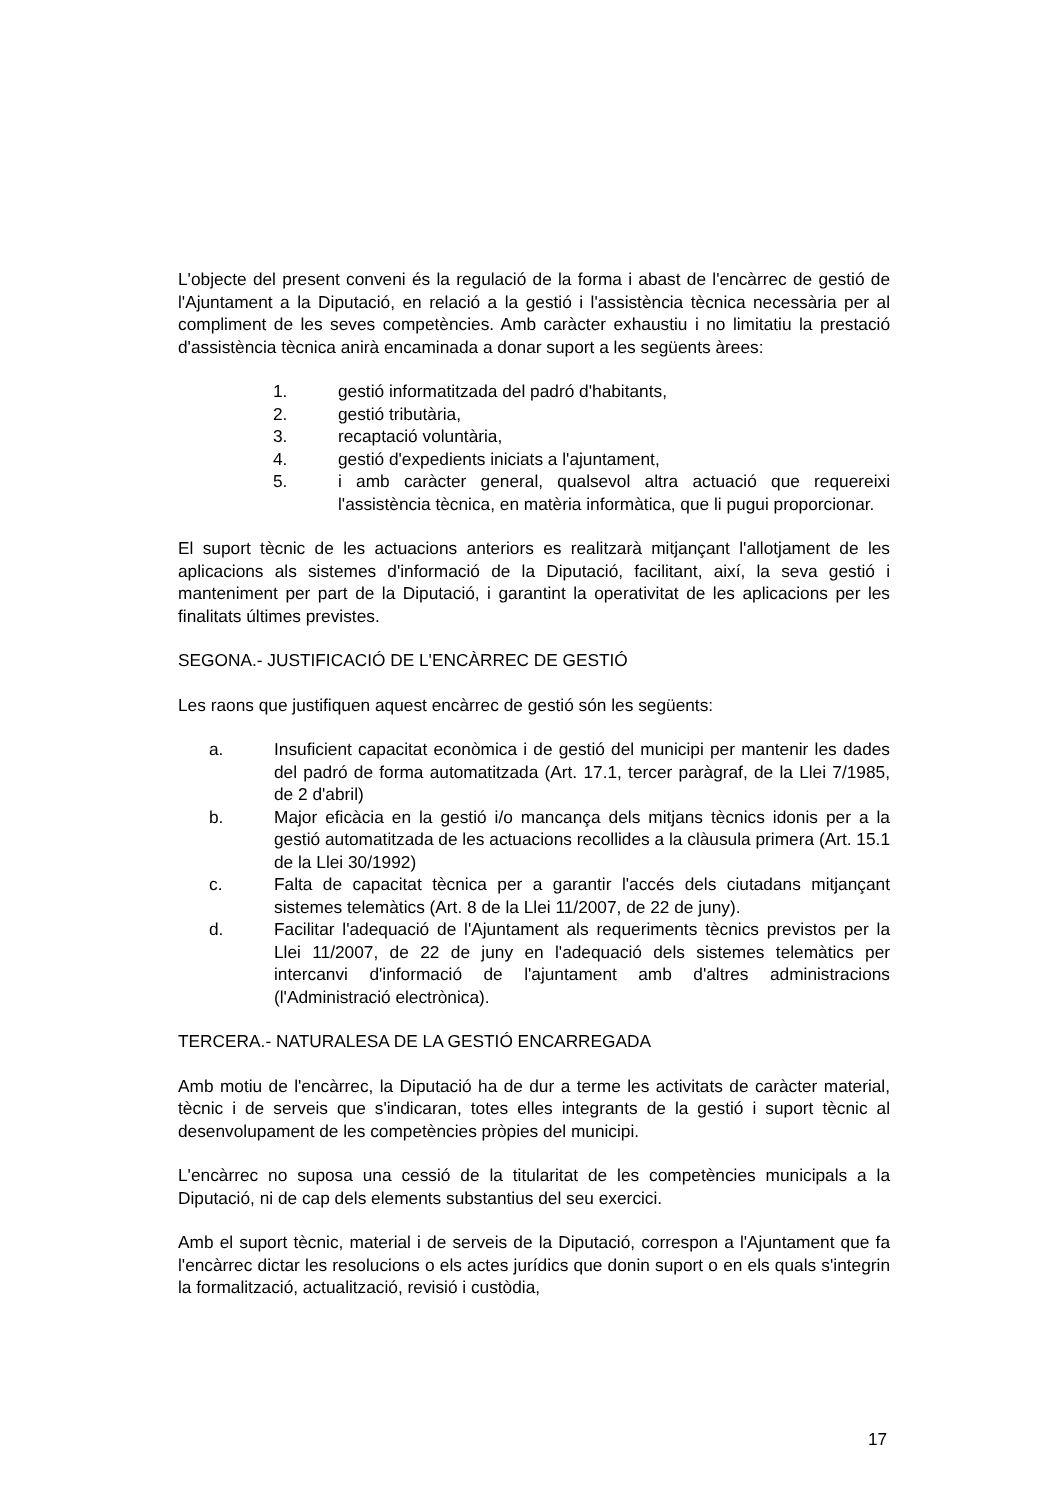L'objecte del present conveni és la regulació de la forma i abast de l'encàrrec de gestió de l'Ajuntament a la Diputació, en relació a la gestió i l'assistència tècnica necessària per al compliment de les seves competències. Amb caràcter exhaustiu i no limitatiu la prestació d'assistència tècnica anirà encaminada a donar suport a les següents àrees:
1. gestió informatitzada del padró d'habitants,
2. gestió tributària,
3. recaptació voluntària,
4. gestió d'expedients iniciats a l'ajuntament,
5. i amb caràcter general, qualsevol altra actuació que requereixi l'assistència tècnica, en matèria informàtica, que li pugui proporcionar.
El suport tècnic de les actuacions anteriors es realitzarà mitjançant l'allotjament de les aplicacions als sistemes d'informació de la Diputació, facilitant, així, la seva gestió i manteniment per part de la Diputació, i garantint la operativitat de les aplicacions per les finalitats últimes previstes.
SEGONA.- JUSTIFICACIÓ DE L'ENCÀRREC DE GESTIÓ
Les raons que justifiquen aquest encàrrec de gestió són les següents:
a. Insuficient capacitat econòmica i de gestió del municipi per mantenir les dades del padró de forma automatitzada (Art. 17.1, tercer paràgraf, de la Llei 7/1985, de 2 d'abril)
b. Major eficàcia en la gestió i/o mancança dels mitjans tècnics idonis per a la gestió automatitzada de les actuacions recollides a la clàusula primera (Art. 15.1 de la Llei 30/1992)
c. Falta de capacitat tècnica per a garantir l'accés dels ciutadans mitjançant sistemes telemàtics (Art. 8 de la Llei 11/2007, de 22 de juny).
d. Facilitar l'adequació de l'Ajuntament als requeriments tècnics previstos per la Llei 11/2007, de 22 de juny en l'adequació dels sistemes telemàtics per intercanvi d'informació de l'ajuntament amb d'altres administracions (l'Administració electrònica).
TERCERA.- NATURALESA DE LA GESTIÓ ENCARREGADA
Amb motiu de l'encàrrec, la Diputació ha de dur a terme les activitats de caràcter material, tècnic i de serveis que s'indicaran, totes elles integrants de la gestió i suport tècnic al desenvolupament de les competències pròpies del municipi.
L'encàrrec no suposa una cessió de la titularitat de les competències municipals a la Diputació, ni de cap dels elements substantius del seu exercici.
Amb el suport tècnic, material i de serveis de la Diputació, correspon a l'Ajuntament que fa l'encàrrec dictar les resolucions o els actes jurídics que donin suport o en els quals s'integrin la formalització, actualització, revisió i custòdia,
17